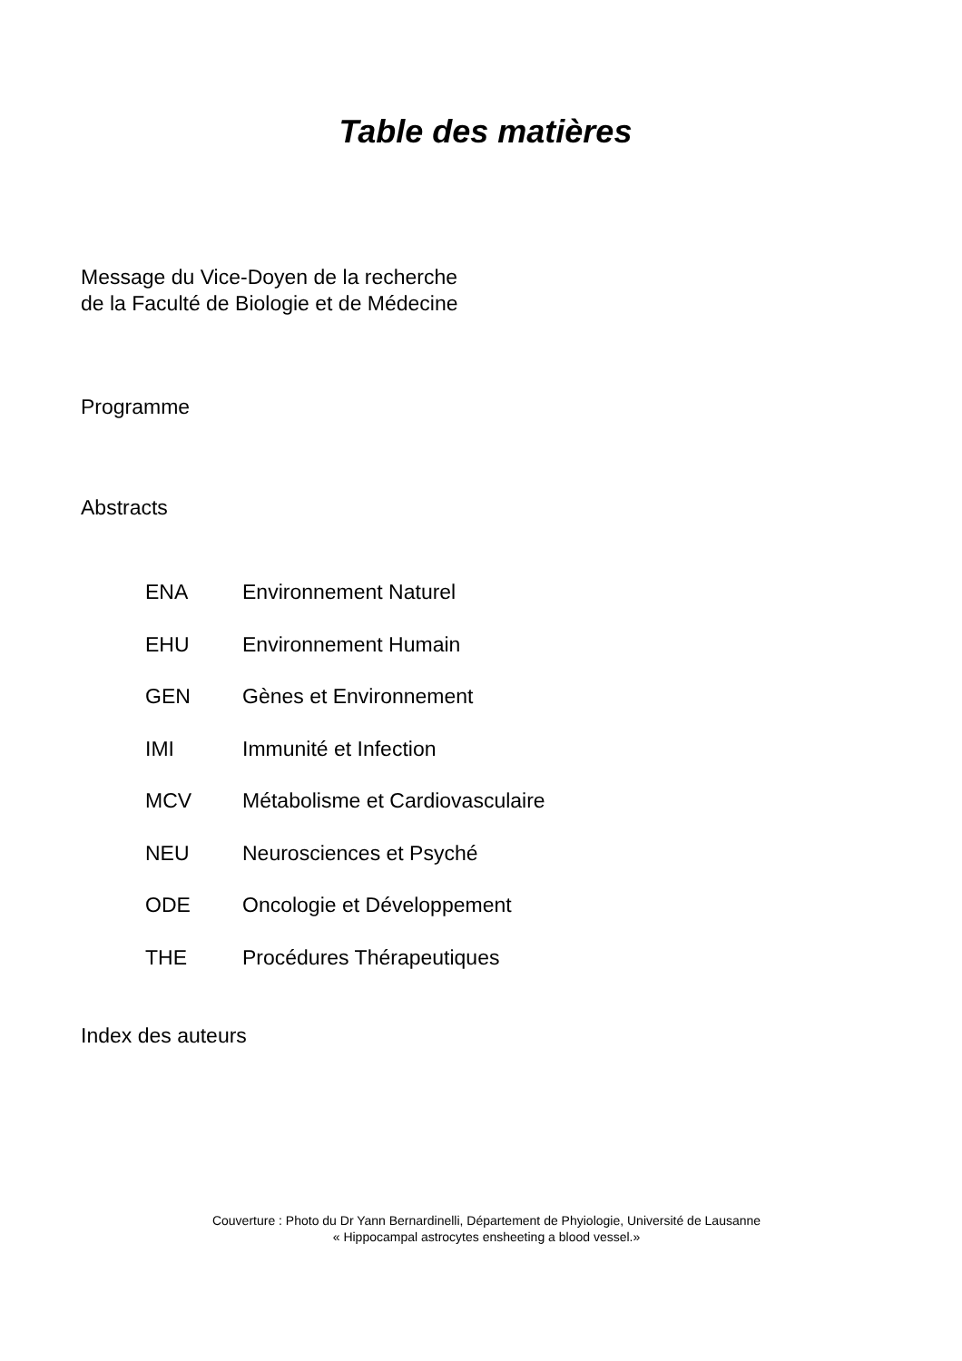Table des matières
Message du Vice-Doyen de la recherche
de la Faculté de Biologie et de Médecine
Programme
Abstracts
| ENA | Environnement Naturel |
| EHU | Environnement Humain |
| GEN | Gènes et Environnement |
| IMI | Immunité et Infection |
| MCV | Métabolisme et Cardiovasculaire |
| NEU | Neurosciences et Psyché |
| ODE | Oncologie et Développement |
| THE | Procédures Thérapeutiques |
Index des auteurs
Couverture : Photo du Dr Yann Bernardinelli, Département de Phyiologie, Université de Lausanne
« Hippocampal astrocytes ensheeting a blood vessel.»